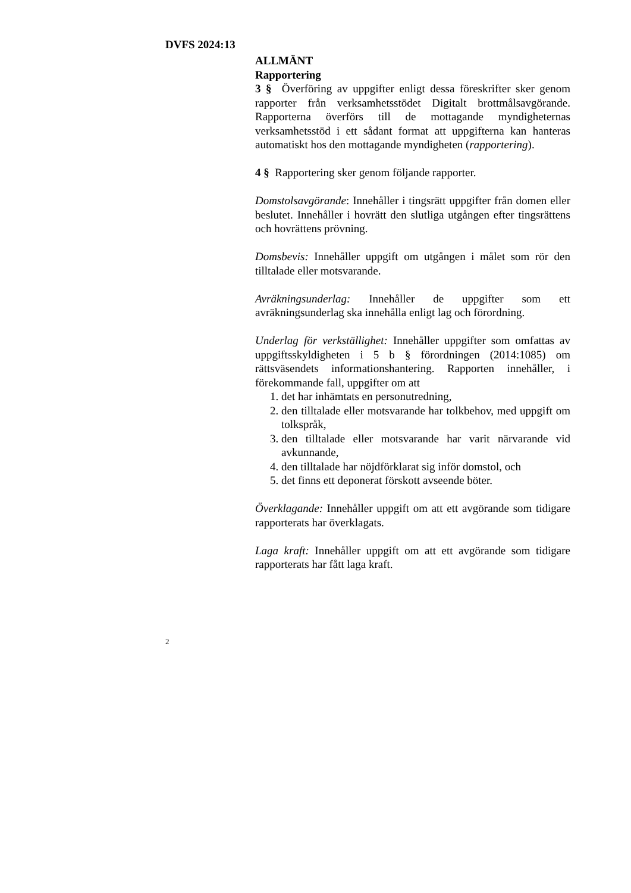DVFS 2024:13
ALLMÄNT
Rapportering
3 § Överföring av uppgifter enligt dessa föreskrifter sker genom rapporter från verksamhetsstödet Digitalt brottmålsavgörande. Rapporterna överförs till de mottagande myndigheternas verksamhetsstöd i ett sådant format att uppgifterna kan hanteras automatiskt hos den mottagande myndigheten (rapportering).
4 § Rapportering sker genom följande rapporter.
Domstolsavgörande: Innehåller i tingsrätt uppgifter från domen eller beslutet. Innehåller i hovrätt den slutliga utgången efter tingsrättens och hovrättens prövning.
Domsbevis: Innehåller uppgift om utgången i målet som rör den tilltalade eller motsvarande.
Avräkningsunderlag: Innehåller de uppgifter som ett avräkningsunderlag ska innehålla enligt lag och förordning.
Underlag för verkställighet: Innehåller uppgifter som omfattas av uppgiftsskyldigheten i 5 b § förordningen (2014:1085) om rättsväsendets informationshantering. Rapporten innehåller, i förekommande fall, uppgifter om att
1. det har inhämtats en personutredning,
2. den tilltalade eller motsvarande har tolkbehov, med uppgift om tolkspråk,
3. den tilltalade eller motsvarande har varit närvarande vid avkunnande,
4. den tilltalade har nöjdförklarat sig inför domstol, och
5. det finns ett deponerat förskott avseende böter.
Överklagande: Innehåller uppgift om att ett avgörande som tidigare rapporterats har överklagats.
Laga kraft: Innehåller uppgift om att ett avgörande som tidigare rapporterats har fått laga kraft.
2